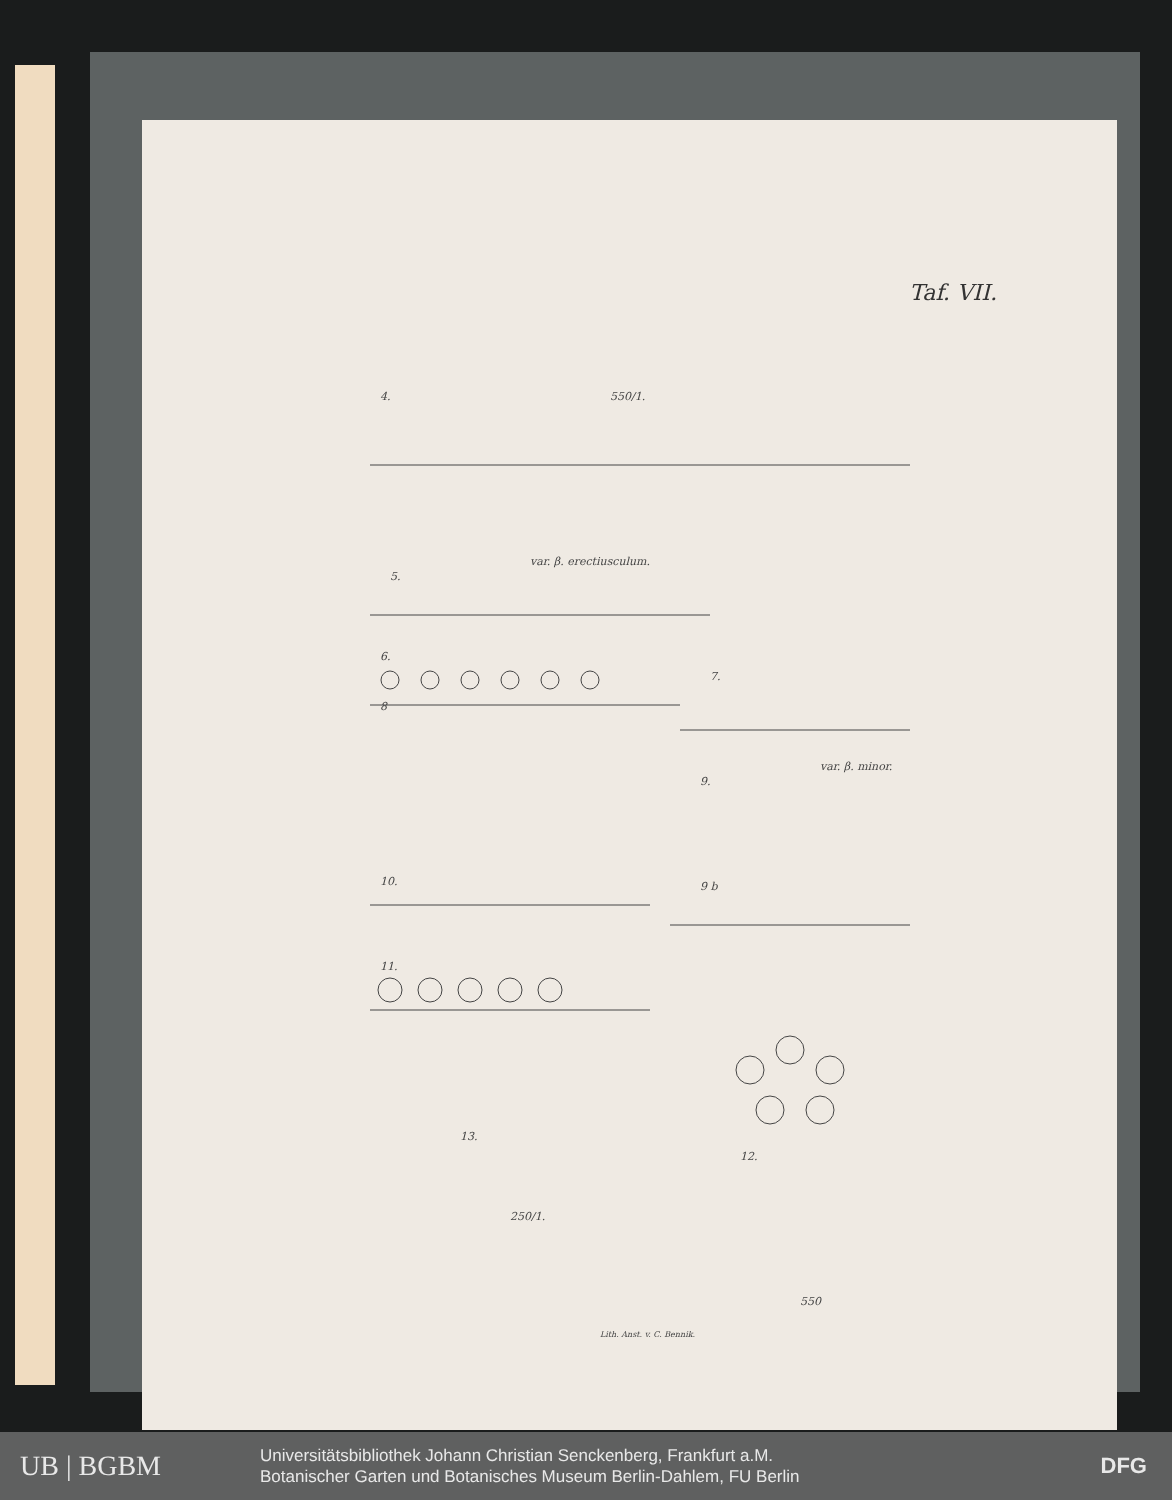Taf. VII.
4. 550/1.
5.
var. β. erectiusculum.
6.
7.
8
var. β. minor.
9.
10. 9 b
11.
13.
12.
250/1.
550
Lith. Anst. v. C. Bennik.
UB | BGBM
Universitätsbibliothek Johann Christian Senckenberg, Frankfurt a.M.
Botanischer Garten und Botanisches Museum Berlin-Dahlem, FU Berlin
DFG